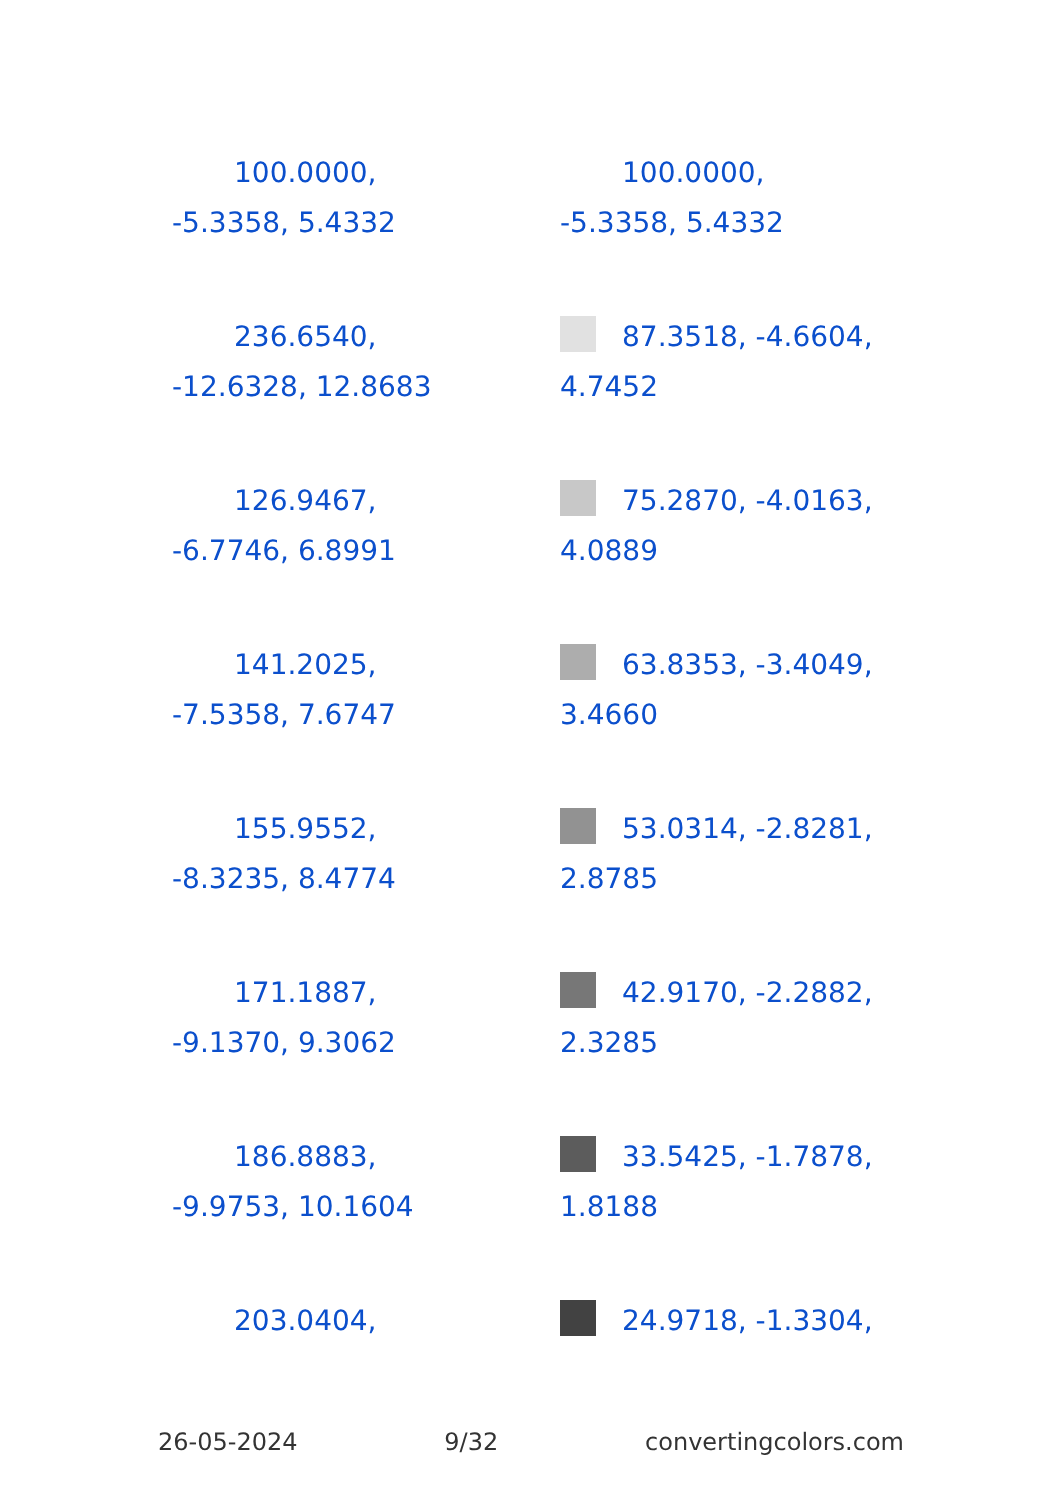100.0000, -5.3358, 5.4332
100.0000, -5.3358, 5.4332
236.6540, -12.6328, 12.8683
87.3518, -4.6604, 4.7452
126.9467, -6.7746, 6.8991
75.2870, -4.0163, 4.0889
141.2025, -7.5358, 7.6747
63.8353, -3.4049, 3.4660
155.9552, -8.3235, 8.4774
53.0314, -2.8281, 2.8785
171.1887, -9.1370, 9.3062
42.9170, -2.2882, 2.3285
186.8883, -9.9753, 10.1604
33.5425, -1.7878, 1.8188
203.0404,
24.9718, -1.3304,
26-05-2024 9/32 convertingcolors.com